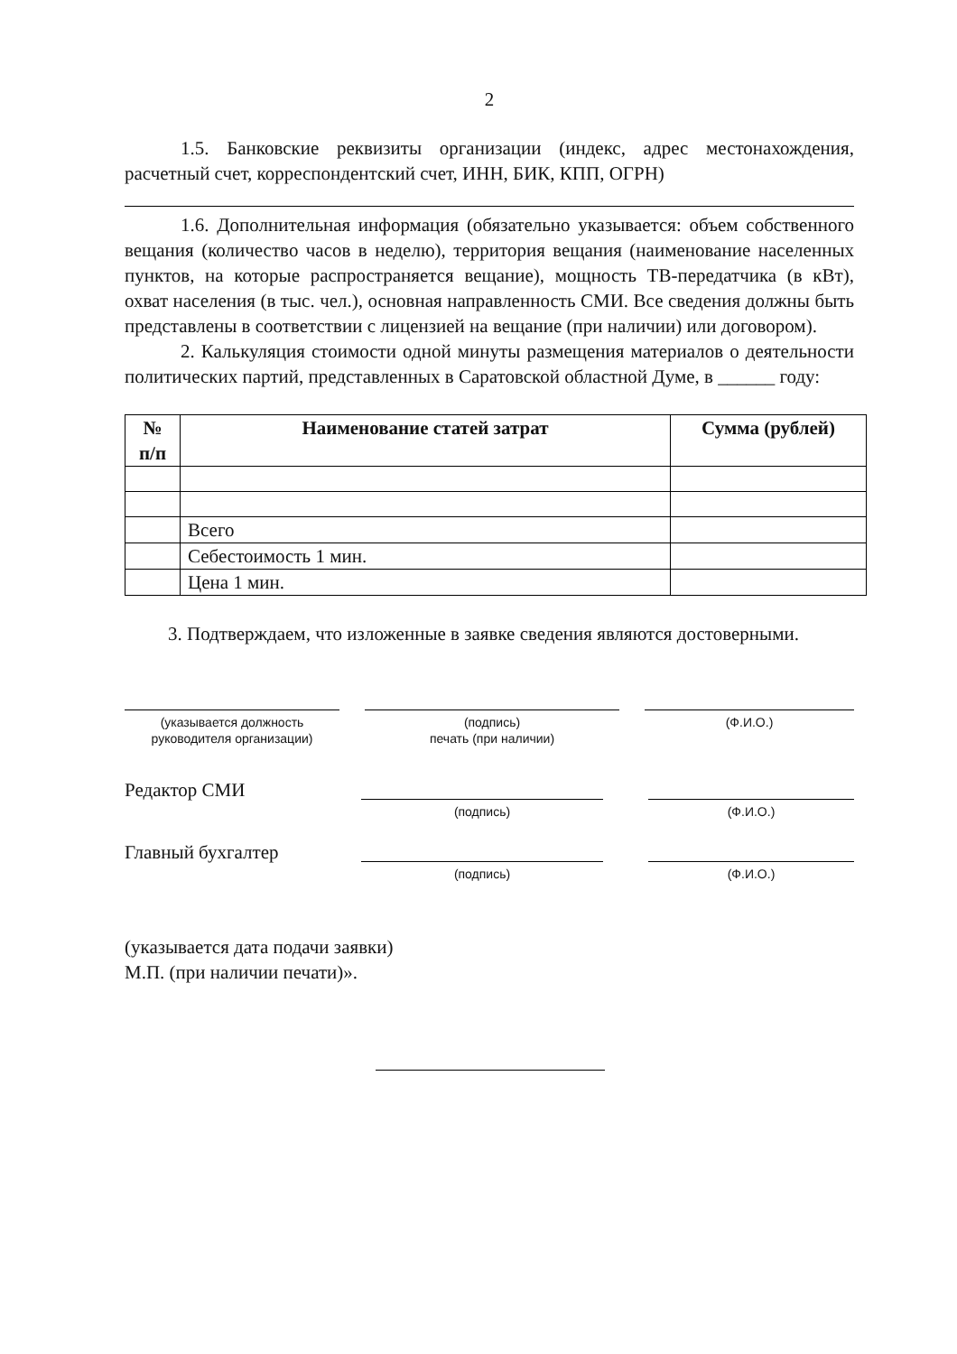2
1.5. Банковские реквизиты организации (индекс, адрес местонахождения, расчетный счет, корреспондентский счет, ИНН, БИК, КПП, ОГРН)
1.6. Дополнительная информация (обязательно указывается: объем собственного вещания (количество часов в неделю), территория вещания (наименование населенных пунктов, на которые распространяется вещание), мощность ТВ-передатчика (в кВт), охват населения (в тыс. чел.), основная направленность СМИ. Все сведения должны быть представлены в соответствии с лицензией на вещание (при наличии) или договором).
2. Калькуляция стоимости одной минуты размещения материалов о деятельности политических партий, представленных в Саратовской областной Думе, в ______ году:
| № п/п | Наименование статей затрат | Сумма (рублей) |
| --- | --- | --- |
| | Всего | |
| | Себестоимость 1 мин. | |
| | Цена 1 мин. | |
3. Подтверждаем, что изложенные в заявке сведения являются достоверными.
(указывается должность
руководителя организации)
(подпись)
печать (при наличии)
(Ф.И.О.)
Редактор СМИ
(подпись) (Ф.И.О.)
Главный бухгалтер
(подпись) (Ф.И.О.)
(указывается дата подачи заявки)
М.П. (при наличии печати)».